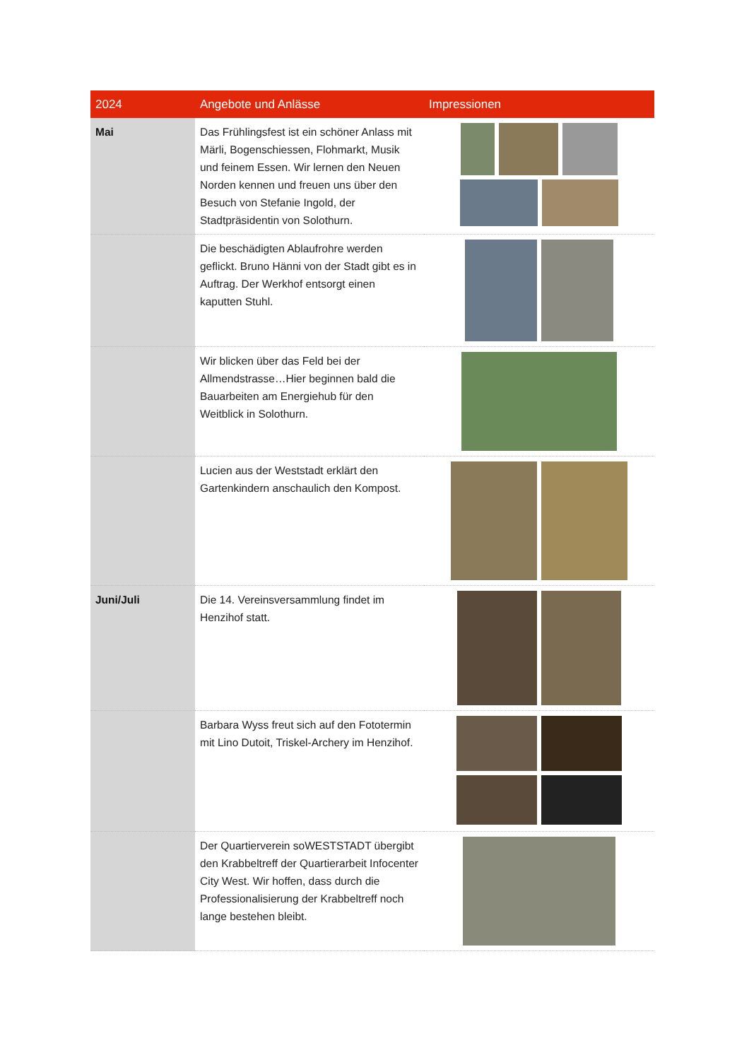| 2024 | Angebote und Anlässe | Impressionen |
| --- | --- | --- |
| Mai | Das Frühlingsfest ist ein schöner Anlass mit Märli, Bogenschiessen, Flohmarkt, Musik und feinem Essen. Wir lernen den Neuen Norden kennen und freuen uns über den Besuch von Stefanie Ingold, der Stadtpräsidentin von Solothurn. | |
| | Die beschädigten Ablaufrohre werden geflickt. Bruno Hänni von der Stadt gibt es in Auftrag. Der Werkhof entsorgt einen kaputten Stuhl. | |
| | Wir blicken über das Feld bei der Allmendstrasse…Hier beginnen bald die Bauarbeiten am Energiehub für den Weitblick in Solothurn. | |
| | Lucien aus der Weststadt erklärt den Gartenkindern anschaulich den Kompost. | |
| Juni/Juli | Die 14. Vereinsversammlung findet im Henzihof statt. | |
| | Barbara Wyss freut sich auf den Fototermin mit Lino Dutoit, Triskel-Archery im Henzihof. | |
| | Der Quartierverein soWESTSTADT übergibt den Krabbeltreff der Quartierarbeit Infocenter City West. Wir hoffen, dass durch die Professionalisierung der Krabbeltreff noch lange bestehen bleibt. | |